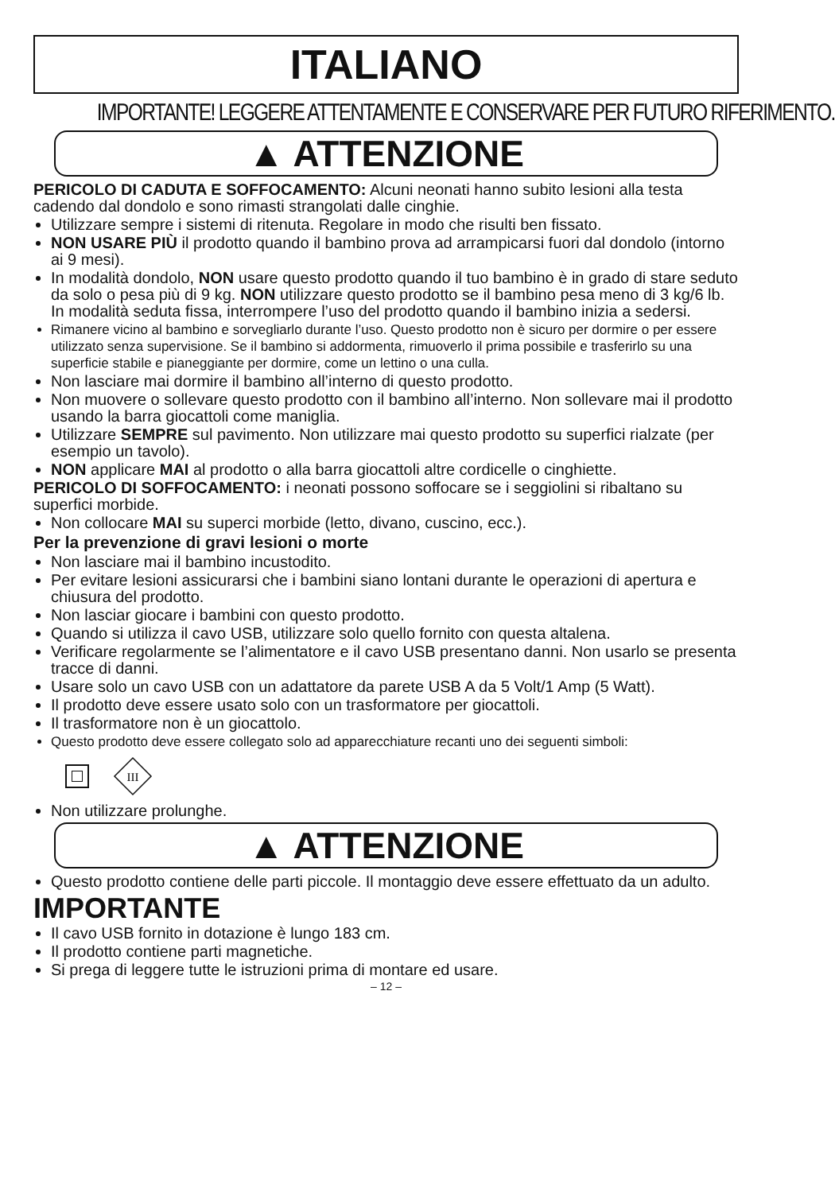ITALIANO
IMPORTANTE! LEGGERE ATTENTAMENTE E CONSERVARE PER FUTURO RIFERIMENTO.
▲ ATTENZIONE
PERICOLO DI CADUTA E SOFFOCAMENTO: Alcuni neonati hanno subito lesioni alla testa cadendo dal dondolo e sono rimasti strangolati dalle cinghie.
Utilizzare sempre i sistemi di ritenuta. Regolare in modo che risulti ben fissato.
NON USARE PIÙ il prodotto quando il bambino prova ad arrampicarsi fuori dal dondolo (intorno ai 9 mesi).
In modalità dondolo, NON usare questo prodotto quando il tuo bambino è in grado di stare seduto da solo o pesa più di 9 kg. NON utilizzare questo prodotto se il bambino pesa meno di 3 kg/6 lb. In modalità seduta fissa, interrompere l’uso del prodotto quando il bambino inizia a sedersi.
Rimanere vicino al bambino e sorvegliarlo durante l’uso. Questo prodotto non è sicuro per dormire o per essere utilizzato senza supervisione. Se il bambino si addormenta, rimuoverlo il prima possibile e trasferirlo su una superficie stabile e pianeggiante per dormire, come un lettino o una culla.
Non lasciare mai dormire il bambino all’interno di questo prodotto.
Non muovere o sollevare questo prodotto con il bambino all’interno. Non sollevare mai il prodotto usando la barra giocattoli come maniglia.
Utilizzare SEMPRE sul pavimento. Non utilizzare mai questo prodotto su superfici rialzate (per esempio un tavolo).
NON applicare MAI al prodotto o alla barra giocattoli altre cordicelle o cinghiette.
PERICOLO DI SOFFOCAMENTO: i neonati possono soffocare se i seggiolini si ribaltano su superfici morbide.
Non collocare MAI su superci morbide (letto, divano, cuscino, ecc.).
Per la prevenzione di gravi lesioni o morte
Non lasciare mai il bambino incustodito.
Per evitare lesioni assicurarsi che i bambini siano lontani durante le operazioni di apertura e chiusura del prodotto.
Non lasciar giocare i bambini con questo prodotto.
Quando si utilizza il cavo USB, utilizzare solo quello fornito con questa altalena.
Verificare regolarmente se l’alimentatore e il cavo USB presentano danni. Non usarlo se presenta tracce di danni.
Usare solo un cavo USB con un adattatore da parete USB A da 5 Volt/1 Amp (5 Watt).
Il prodotto deve essere usato solo con un trasformatore per giocattoli.
Il trasformatore non è un giocattolo.
Questo prodotto deve essere collegato solo ad apparecchiature recanti uno dei seguenti simboli:
III
Non utilizzare prolunghe.
▲ ATTENZIONE
Questo prodotto contiene delle parti piccole. Il montaggio deve essere effettuato da un adulto.
IMPORTANTE
Il cavo USB fornito in dotazione è lungo 183 cm.
Il prodotto contiene parti magnetiche.
Si prega di leggere tutte le istruzioni prima di montare ed usare.
– 12 –